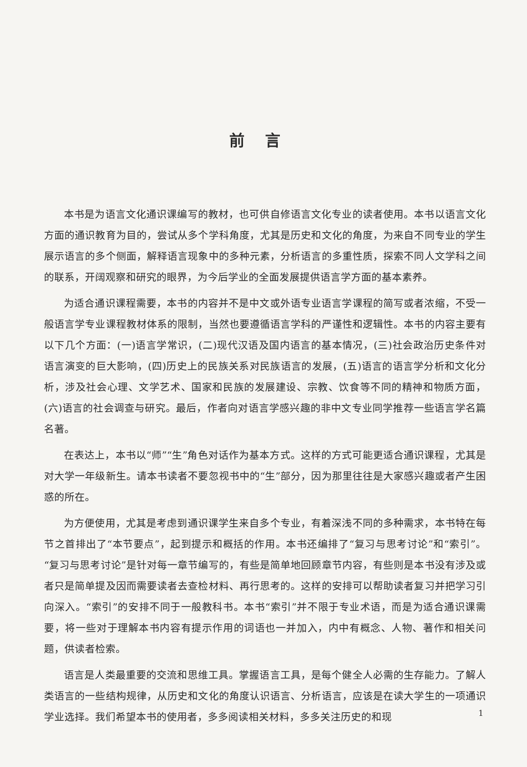前言
本书是为语言文化通识课编写的教材，也可供自修语言文化专业的读者使用。本书以语言文化方面的通识教育为目的，尝试从多个学科角度，尤其是历史和文化的角度，为来自不同专业的学生展示语言的多个侧面，解释语言现象中的多种元素，分析语言的多重性质，探索不同人文学科之间的联系，开阔观察和研究的眼界，为今后学业的全面发展提供语言学方面的基本素养。
为适合通识课程需要，本书的内容并不是中文或外语专业语言学课程的简写或者浓缩，不受一般语言学专业课程教材体系的限制，当然也要遵循语言学科的严谨性和逻辑性。本书的内容主要有以下几个方面：(一)语言学常识，(二)现代汉语及国内语言的基本情况，(三)社会政治历史条件对语言演变的巨大影响，(四)历史上的民族关系对民族语言的发展，(五)语言的语言学分析和文化分析，涉及社会心理、文学艺术、国家和民族的发展建设、宗教、饮食等不同的精神和物质方面，(六)语言的社会调查与研究。最后，作者向对语言学感兴趣的非中文专业同学推荐一些语言学名篇名著。
在表达上，本书以“师”“生”角色对话作为基本方式。这样的方式可能更适合通识课程，尤其是对大学一年级新生。请本书读者不要忽视书中的“生”部分，因为那里往往是大家感兴趣或者产生困惑的所在。
为方便使用，尤其是考虑到通识课学生来自多个专业，有着深浅不同的多种需求，本书特在每节之首排出了“本节要点”，起到提示和概括的作用。本书还编排了“复习与思考讨论”和“索引”。“复习与思考讨论”是针对每一章节编写的，有些是简单地回顾章节内容，有些则是本书没有涉及或者只是简单提及因而需要读者去查检材料、再行思考的。这样的安排可以帮助读者复习并把学习引向深入。“索引”的安排不同于一般教科书。本书“索引”并不限于专业术语，而是为适合通识课需要，将一些对于理解本书内容有提示作用的词语也一并加入，内中有概念、人物、著作和相关问题，供读者检索。
语言是人类最重要的交流和思维工具。掌握语言工具，是每个健全人必需的生存能力。了解人类语言的一些结构规律，从历史和文化的角度认识语言、分析语言，应该是在读大学生的一项通识学业选择。我们希望本书的使用者，多多阅读相关材料，多多关注历史的和现
1